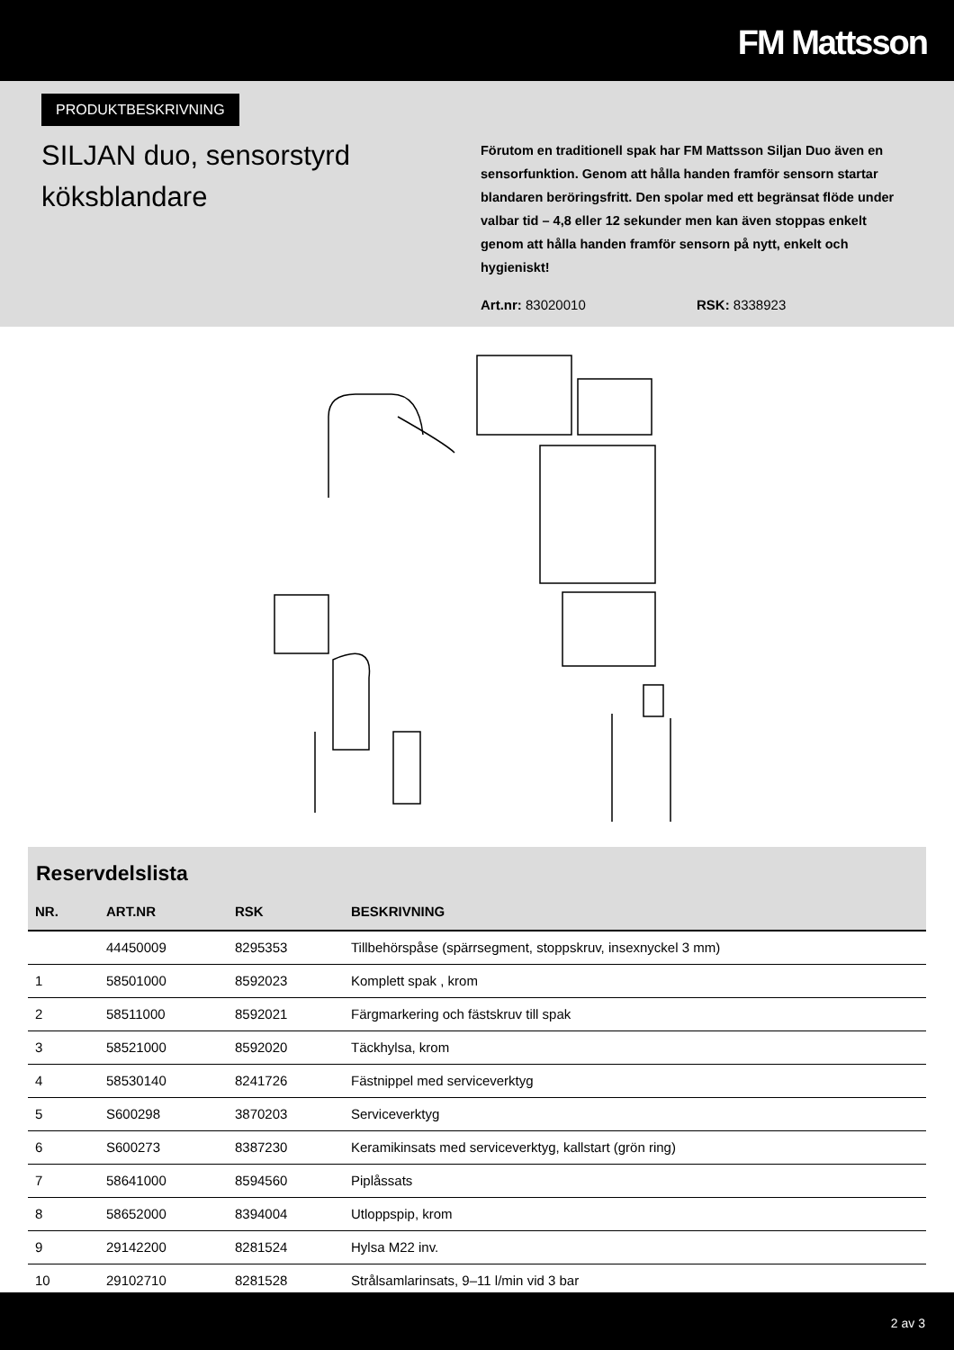FM Mattsson
PRODUKTBESKRIVNING
SILJAN duo, sensorstyrd köksblandare
Förutom en traditionell spak har FM Mattsson Siljan Duo även en sensorfunktion. Genom att hålla handen framför sensorn startar blandaren beröringsfritt. Den spolar med ett begränsat flöde under valbar tid – 4,8 eller 12 sekunder men kan även stoppas enkelt genom att hålla handen framför sensorn på nytt, enkelt och hygieniskt!
Art.nr: 83020010 RSK: 8338923
Reservdelslista
| NR. | ART.NR | RSK | BESKRIVNING |
| --- | --- | --- | --- |
| | 44450009 | 8295353 | Tillbehörspåse (spärrsegment, stoppskruv, insexnyckel 3 mm) |
| 1 | 58501000 | 8592023 | Komplett spak , krom |
| 2 | 58511000 | 8592021 | Färgmarkering och fästskruv till spak |
| 3 | 58521000 | 8592020 | Täckhylsa, krom |
| 4 | 58530140 | 8241726 | Fästnippel med serviceverktyg |
| 5 | S600298 | 3870203 | Serviceverktyg |
| 6 | S600273 | 8387230 | Keramikinsats med serviceverktyg, kallstart (grön ring) |
| 7 | 58641000 | 8594560 | Piplåssats |
| 8 | 58652000 | 8394004 | Utloppspip, krom |
| 9 | 29142200 | 8281524 | Hylsa M22 inv. |
| 10 | 29102710 | 8281528 | Strålsamlarinsats, 9–11 l/min vid 3 bar |
2 av 3